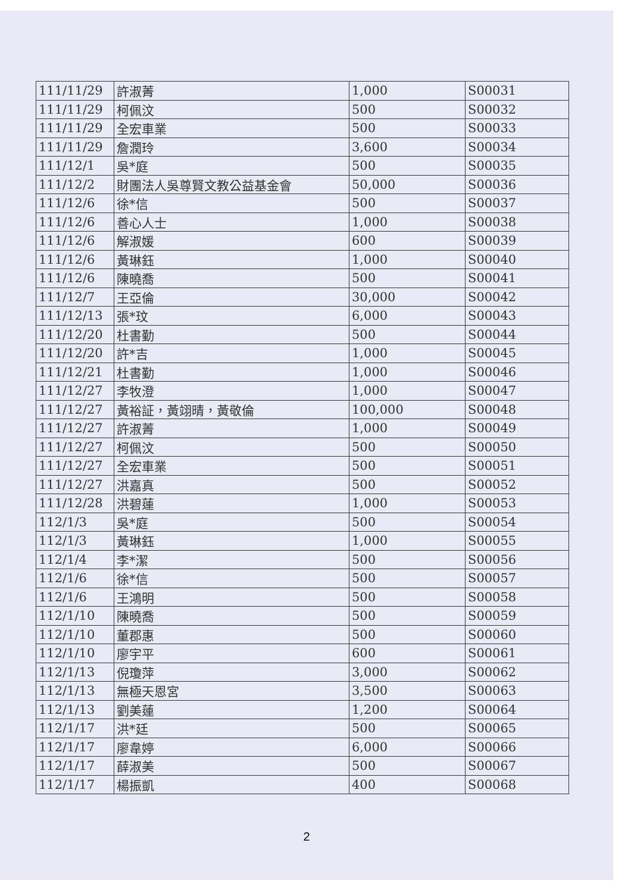| 111/11/29 | 許淑菁 | 1,000 | S00031 |
| 111/11/29 | 柯佩汶 | 500 | S00032 |
| 111/11/29 | 全宏車業 | 500 | S00033 |
| 111/11/29 | 詹潤玲 | 3,600 | S00034 |
| 111/12/1 | 吳*庭 | 500 | S00035 |
| 111/12/2 | 財團法人吳尊賢文教公益基金會 | 50,000 | S00036 |
| 111/12/6 | 徐*信 | 500 | S00037 |
| 111/12/6 | 善心人士 | 1,000 | S00038 |
| 111/12/6 | 解淑媛 | 600 | S00039 |
| 111/12/6 | 黃琳鈺 | 1,000 | S00040 |
| 111/12/6 | 陳曉喬 | 500 | S00041 |
| 111/12/7 | 王亞倫 | 30,000 | S00042 |
| 111/12/13 | 張*玟 | 6,000 | S00043 |
| 111/12/20 | 杜書勤 | 500 | S00044 |
| 111/12/20 | 許*吉 | 1,000 | S00045 |
| 111/12/21 | 杜書勤 | 1,000 | S00046 |
| 111/12/27 | 李牧澄 | 1,000 | S00047 |
| 111/12/27 | 黃裕証，黃翊晴，黃敬倫 | 100,000 | S00048 |
| 111/12/27 | 許淑菁 | 1,000 | S00049 |
| 111/12/27 | 柯佩汶 | 500 | S00050 |
| 111/12/27 | 全宏車業 | 500 | S00051 |
| 111/12/27 | 洪嘉真 | 500 | S00052 |
| 111/12/28 | 洪碧蓮 | 1,000 | S00053 |
| 112/1/3 | 吳*庭 | 500 | S00054 |
| 112/1/3 | 黃琳鈺 | 1,000 | S00055 |
| 112/1/4 | 李*潔 | 500 | S00056 |
| 112/1/6 | 徐*信 | 500 | S00057 |
| 112/1/6 | 王鴻明 | 500 | S00058 |
| 112/1/10 | 陳曉喬 | 500 | S00059 |
| 112/1/10 | 董郡惠 | 500 | S00060 |
| 112/1/10 | 廖宇平 | 600 | S00061 |
| 112/1/13 | 倪瓊萍 | 3,000 | S00062 |
| 112/1/13 | 無極天恩宮 | 3,500 | S00063 |
| 112/1/13 | 劉美蓮 | 1,200 | S00064 |
| 112/1/17 | 洪*廷 | 500 | S00065 |
| 112/1/17 | 廖韋婷 | 6,000 | S00066 |
| 112/1/17 | 薛淑美 | 500 | S00067 |
| 112/1/17 | 楊振凱 | 400 | S00068 |
2